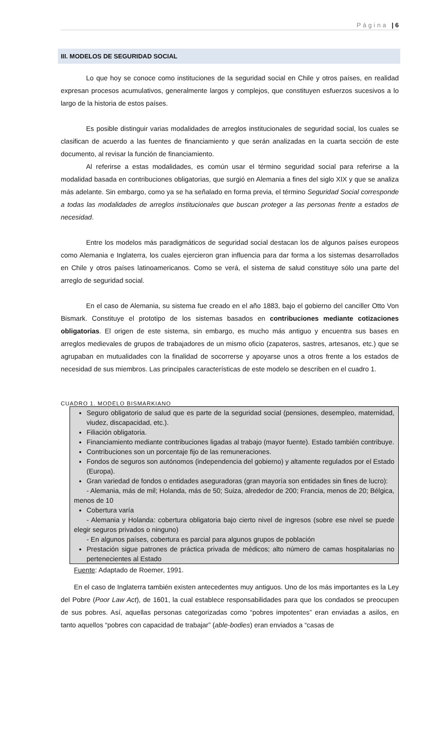Página | 6
III. MODELOS DE SEGURIDAD SOCIAL
Lo que hoy se conoce como instituciones de la seguridad social en Chile y otros países, en realidad expresan procesos acumulativos, generalmente largos y complejos, que constituyen esfuerzos sucesivos a lo largo de la historia de estos países.
Es posible distinguir varias modalidades de arreglos institucionales de seguridad social, los cuales se clasifican de acuerdo a las fuentes de financiamiento y que serán analizadas en la cuarta sección de este documento, al revisar la función de financiamiento.
Al referirse a estas modalidades, es común usar el término seguridad social para referirse a la modalidad basada en contribuciones obligatorias, que surgió en Alemania a fines del siglo XIX y que se analiza más adelante. Sin embargo, como ya se ha señalado en forma previa, el término Seguridad Social corresponde a todas las modalidades de arreglos institucionales que buscan proteger a las personas frente a estados de necesidad.
Entre los modelos más paradigmáticos de seguridad social destacan los de algunos países europeos como Alemania e Inglaterra, los cuales ejercieron gran influencia para dar forma a los sistemas desarrollados en Chile y otros países latinoamericanos. Como se verá, el sistema de salud constituye sólo una parte del arreglo de seguridad social.
En el caso de Alemania, su sistema fue creado en el año 1883, bajo el gobierno del canciller Otto Von Bismark. Constituye el prototipo de los sistemas basados en contribuciones mediante cotizaciones obligatorias. El origen de este sistema, sin embargo, es mucho más antiguo y encuentra sus bases en arreglos medievales de grupos de trabajadores de un mismo oficio (zapateros, sastres, artesanos, etc.) que se agrupaban en mutualidades con la finalidad de socorrerse y apoyarse unos a otros frente a los estados de necesidad de sus miembros. Las principales características de este modelo se describen en el cuadro 1.
CUADRO 1. MODELO BISMARKIANO
Seguro obligatorio de salud que es parte de la seguridad social (pensiones, desempleo, maternidad, viudez, discapacidad, etc.).
Filiación obligatoria.
Financiamiento mediante contribuciones ligadas al trabajo (mayor fuente). Estado también contribuye.
Contribuciones son un porcentaje fijo de las remuneraciones.
Fondos de seguros son autónomos (independencia del gobierno) y altamente regulados por el Estado (Europa).
Gran variedad de fondos o entidades aseguradoras (gran mayoría son entidades sin fines de lucro):
- Alemania, más de mil; Holanda, más de 50; Suiza, alrededor de 200; Francia, menos de 20; Bélgica, menos de 10
Cobertura varía
- Alemania y Holanda: cobertura obligatoria bajo cierto nivel de ingresos (sobre ese nivel se puede elegir seguros privados o ninguno)
- En algunos países, cobertura es parcial para algunos grupos de población
Prestación sigue patrones de práctica privada de médicos; alto número de camas hospitalarias no pertenecientes al Estado
Fuente: Adaptado de Roemer, 1991.
En el caso de Inglaterra también existen antecedentes muy antiguos. Uno de los más importantes es la Ley del Pobre (Poor Law Act), de 1601, la cual establece responsabilidades para que los condados se preocupen de sus pobres. Así, aquellas personas categorizadas como “pobres impotentes” eran enviadas a asilos, en tanto aquellos “pobres con capacidad de trabajar” (able-bodies) eran enviados a “casas de